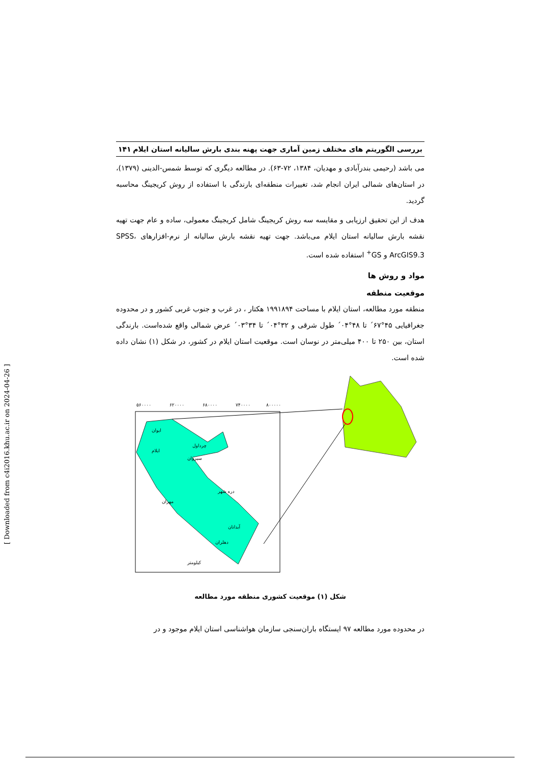بررسی الگوریتم های مختلف زمین آماری جهت پهنه بندی بارش سالیانه استان ایلام ۱۴۱
می باشد (رحیمی بندرآبادی و مهدیان، ۱۳۸۴، ۷۲-۶۳). در مطالعه دیگری که توسط شمس-الدینی (۱۳۷۹)، در استان‌های شمالی ایران انجام شد، تغییرات منطقه‌ای بارندگی با استفاده از روش کریجینگ محاسبه گردید.
هدف از این تحقیق ارزیابی و مقایسه سه روش کریجینگ شامل کریجینگ معمولی، ساده و عام جهت تهیه نقشه بارش سالیانه استان ایلام می‌باشد. جهت تهیه نقشه بارش سالیانه از نرم-افزارهای SPSS، ArcGIS9.3 و GS<sup>+</sup> استفاده شده است.
مواد و روش ها
موقعیت منطقه
منطقه مورد مطالعه، استان ایلام با مساحت ۱۹۹۱۸۹۴ هکتار ، در غرب و جنوب غربی کشور و در محدوده جغرافیایی ۴۵°۶۷´ تا ۴۸°۰۴´ طول شرقی و ۳۲°۰۴´ تا ۳۴°۰۳´ عرض شمالی واقع شده‌است. بارندگی استان، بین ۲۵۰ تا ۴۰۰ میلی‌متر در نوسان است. موقعیت استان ایلام در کشور، در شکل (۱) نشان داده شده است.
۵۶۰۰۰۰
۶۲۰۰۰۰
۶۸۰۰۰۰
۷۴۰۰۰۰
۸۰۰۰۰۰
ایوان
ایلام
چرداول
سیروان
مهران
دره شهر
آبدانان
دهلران
کیلومتر
شکل (۱) موقعیت کشوری منطقه مورد مطالعه
در محدوده مورد مطالعه ۹۷ ایستگاه باران‌سنجی سازمان هواشناسی استان ایلام موجود و در
[ Downloaded from c4i2016.khu.ac.ir on 2024-04-26 ]